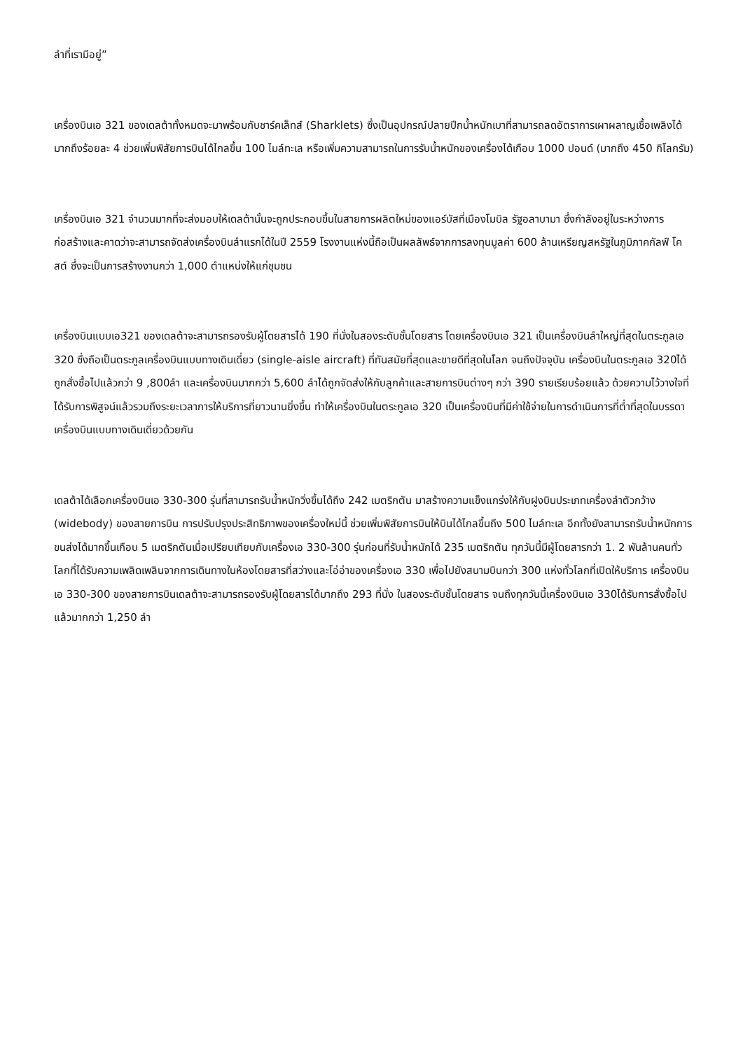ลำที่เรามีอยู่”
เครื่องบินเอ 321 ของเดลต้าทั้งหมดจะมาพร้อมกับชาร์คเล็ทส์ (Sharklets) ซึ่งเป็นอุปกรณ์ปลายปีกน้ำหนักเบาที่สามารถลดอัตราการเผาผลาญเชื้อเพลิงได้มากถึงร้อยละ 4 ช่วยเพิ่มพิสัยการบินได้ไกลขึ้น 100 ไมล์ทะเล หรือเพิ่มความสามารถในการรับน้ำหนักของเครื่องได้เกือบ 1000 ปอนด์ (มากถึง 450 กิโลกรัม)
เครื่องบินเอ 321 จำนวนมากที่จะส่งมอบให้เดลต้านั้นจะถูกประกอบขึ้นในสายการผลิตใหม่ของแอร์บัสที่เมืองโมบิล รัฐอลาบามา ซึ่งกำลังอยู่ในระหว่างการก่อสร้างและคาดว่าจะสามารถจัดส่งเครื่องบินลำแรกได้ในปี 2559 โรงงานแห่งนี้ถือเป็นผลลัพธ์จากการลงทุนมูลค่า 600 ล้านเหรียญสหรัฐในภูมิภาคกัลฟ์ โคสต์ ซึ่งจะเป็นการสร้างงานกว่า 1,000 ตำแหน่งให้แก่ชุมชน
เครื่องบินแบบเอ321 ของเดลต้าจะสามารถรองรับผู้โดยสารได้ 190 ที่นั่งในสองระดับชั้นโดยสาร โดยเครื่องบินเอ 321 เป็นเครื่องบินลำใหญ่ที่สุดในตระกูลเอ 320 ซึ่งถือเป็นตระกูลเครื่องบินแบบทางเดินเดี่ยว (single-aisle aircraft) ที่ทันสมัยที่สุดและขายดีที่สุดในโลก จนถึงปัจจุบัน เครื่องบินในตระกูลเอ 320ได้ถูกสั่งซื้อไปแล้วกว่า 9 ,800ลำ และเครื่องบินมากกว่า 5,600 ลำได้ถูกจัดส่งให้กับลูกค้าและสายการบินต่างๆ กว่า 390 รายเรียบร้อยแล้ว ด้วยความไว้วางใจที่ได้รับการพิสูจน์แล้วรวมถึงระยะเวลาการให้บริการที่ยาวนานยิ่งขึ้น ทำให้เครื่องบินในตระกูลเอ 320 เป็นเครื่องบินที่มีค่าใช้จ่ายในการดำเนินการที่ต่ำที่สุดในบรรดาเครื่องบินแบบทางเดินเดี่ยวด้วยกัน
เดลต้าได้เลือกเครื่องบินเอ 330-300 รุ่นที่สามารถรับน้ำหนักวิ่งขึ้นได้ถึง 242 เมตริกตัน มาสร้างความแข็งแกร่งให้กับฝูงบินประเภทเครื่องลำตัวกว้าง (widebody) ของสายการบิน การปรับปรุงประสิทธิภาพของเครื่องใหม่นี้ ช่วยเพิ่มพิสัยการบินให้บินได้ไกลขึ้นถึง 500 ไมล์ทะเล อีกทั้งยังสามารถรับน้ำหนักการขนส่งได้มากขึ้นเกือบ 5 เมตริกตันเมื่อเปรียบเทียบกับเครื่องเอ 330-300 รุ่นก่อนที่รับน้ำหนักได้ 235 เมตริกตัน ทุกวันนี้มีผู้โดยสารกว่า 1. 2 พันล้านคนทั่วโลกที่ได้รับความเพลิดเพลินจากการเดินทางในห้องโดยสารที่สว่างและโอ่อ่าของเครื่องเอ 330 เพื่อไปยังสนามบินกว่า 300 แห่งทั่วโลกที่เปิดให้บริการ เครื่องบินเอ 330-300 ของสายการบินเดลต้าจะสามารถรองรับผู้โดยสารได้มากถึง 293 ที่นั่ง ในสองระดับชั้นโดยสาร จนถึงทุกวันนี้เครื่องบินเอ 330ได้รับการสั่งซื้อไปแล้วมากกว่า 1,250 ลำ